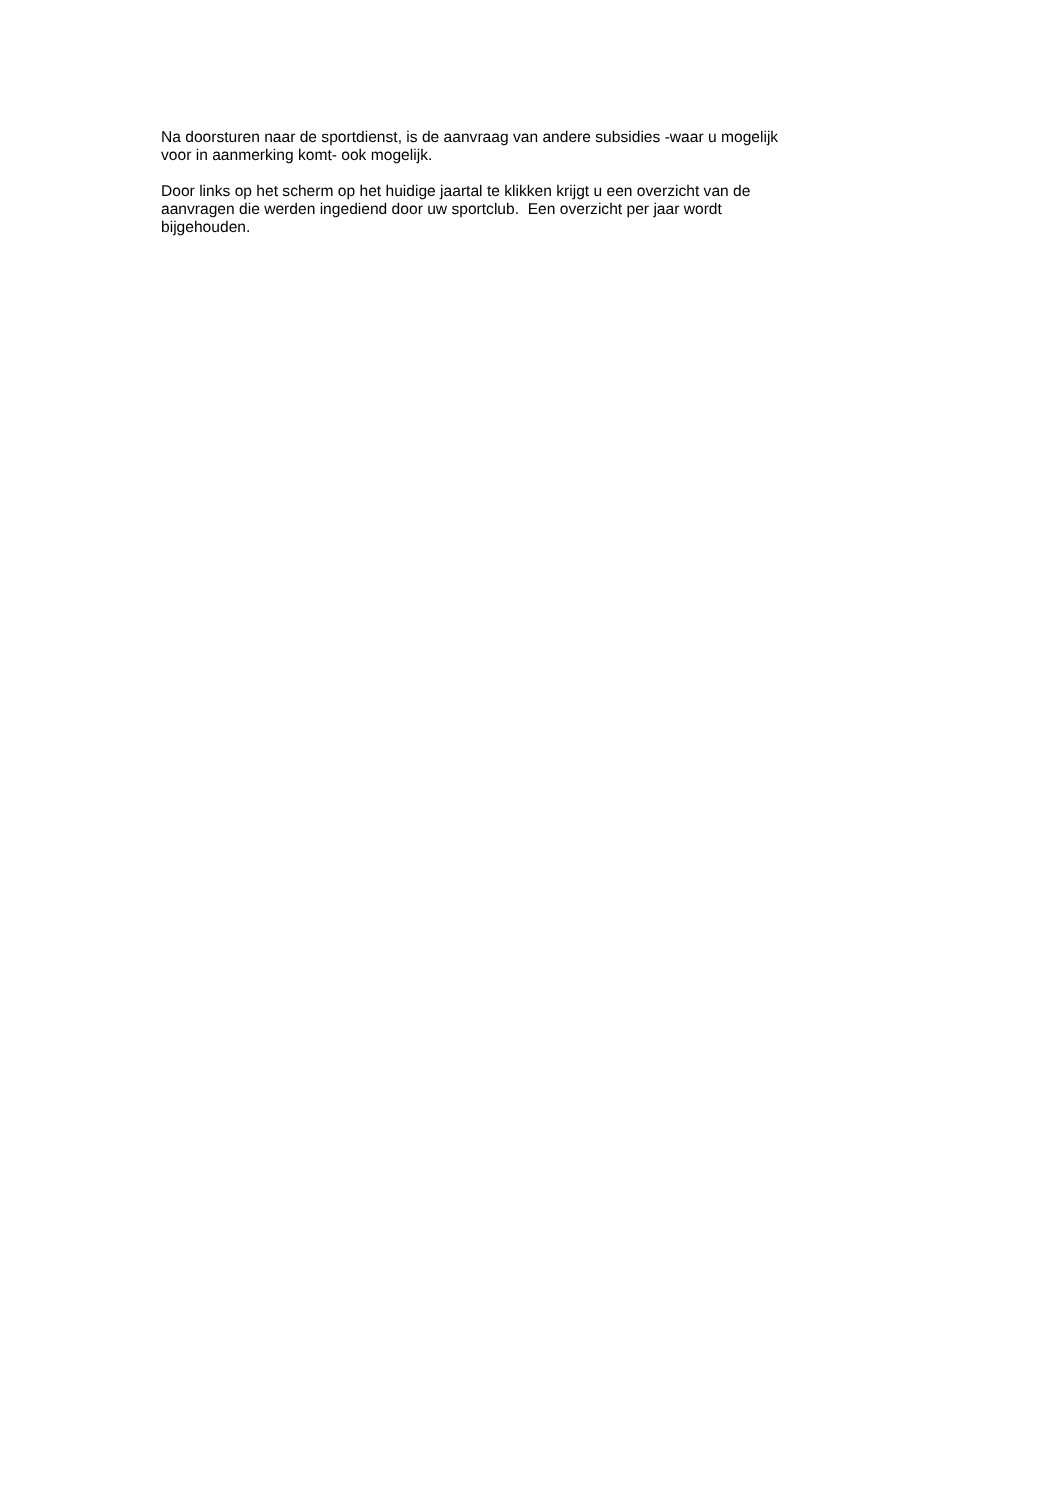Na doorsturen naar de sportdienst, is de aanvraag van andere subsidies -waar u mogelijk
voor in aanmerking komt- ook mogelijk.
Door links op het scherm op het huidige jaartal te klikken krijgt u een overzicht van de
aanvragen die werden ingediend door uw sportclub. Een overzicht per jaar wordt
bijgehouden.